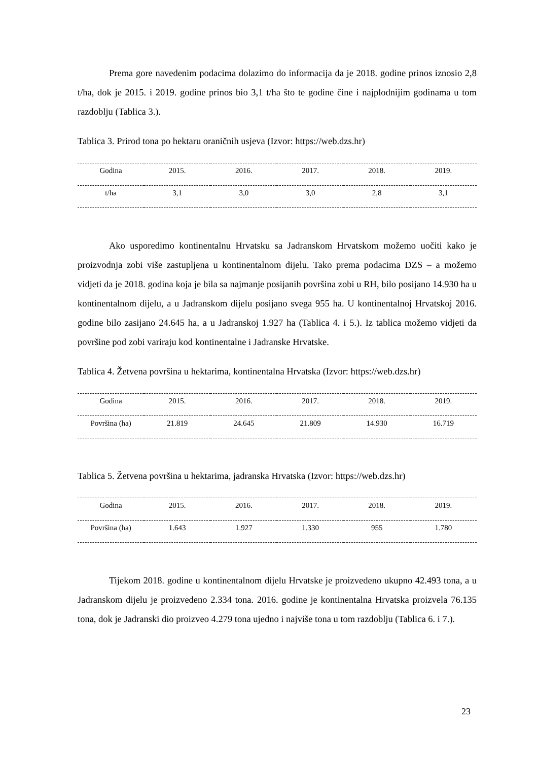Prema gore navedenim podacima dolazimo do informacija da je 2018. godine prinos iznosio 2,8 t/ha, dok je 2015. i 2019. godine prinos bio 3,1 t/ha što te godine čine i najplodnijim godinama u tom razdoblju (Tablica 3.).
Tablica 3. Prirod tona po hektaru oraničnih usjeva (Izvor: https://web.dzs.hr)
| Godina | 2015. | 2016. | 2017. | 2018. | 2019. |
| --- | --- | --- | --- | --- | --- |
| t/ha | 3,1 | 3,0 | 3,0 | 2,8 | 3,1 |
Ako usporedimo kontinentalnu Hrvatsku sa Jadranskom Hrvatskom možemo uočiti kako je proizvodnja zobi više zastupljena u kontinentalnom dijelu. Tako prema podacima DZS – a možemo vidjeti da je 2018. godina koja je bila sa najmanje posijanih površina zobi u RH, bilo posijano 14.930 ha u kontinentalnom dijelu, a u Jadranskom dijelu posijano svega 955 ha. U kontinentalnoj Hrvatskoj 2016. godine bilo zasijano 24.645 ha, a u Jadranskoj 1.927 ha (Tablica 4. i 5.). Iz tablica možemo vidjeti da površine pod zobi variraju kod kontinentalne i Jadranske Hrvatske.
Tablica 4. Žetvena površina u hektarima, kontinentalna Hrvatska (Izvor: https://web.dzs.hr)
| Godina | 2015. | 2016. | 2017. | 2018. | 2019. |
| --- | --- | --- | --- | --- | --- |
| Površina (ha) | 21.819 | 24.645 | 21.809 | 14.930 | 16.719 |
Tablica 5. Žetvena površina u hektarima, jadranska Hrvatska (Izvor: https://web.dzs.hr)
| Godina | 2015. | 2016. | 2017. | 2018. | 2019. |
| --- | --- | --- | --- | --- | --- |
| Površina (ha) | 1.643 | 1.927 | 1.330 | 955 | 1.780 |
Tijekom 2018. godine u kontinentalnom dijelu Hrvatske je proizvedeno ukupno 42.493 tona, a u Jadranskom dijelu je proizvedeno 2.334 tona. 2016. godine je kontinentalna Hrvatska proizvela 76.135 tona, dok je Jadranski dio proizveo 4.279 tona ujedno i najviše tona u tom razdoblju (Tablica 6. i 7.).
23